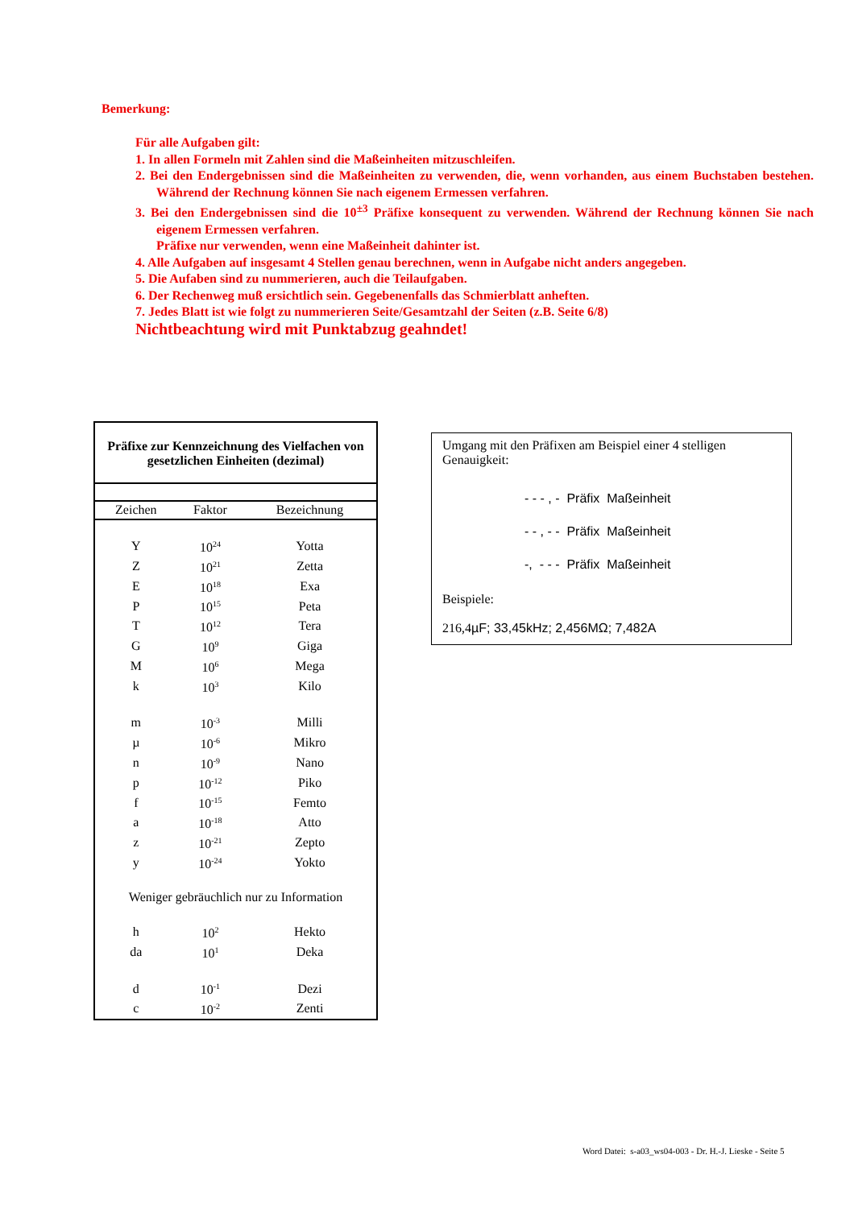Bemerkung:
Für alle Aufgaben gilt:
1. In allen Formeln mit Zahlen sind die Maßeinheiten mitzuschleifen.
2. Bei den Endergebnissen sind die Maßeinheiten zu verwenden, die, wenn vorhanden, aus einem Buchstaben bestehen. Während der Rechnung können Sie nach eigenem Ermessen verfahren.
3. Bei den Endergebnissen sind die 10<sup>±3</sup> Präfixe konsequent zu verwenden. Während der Rechnung können Sie nach eigenem Ermessen verfahren.
Präfixe nur verwenden, wenn eine Maßeinheit dahinter ist.
4. Alle Aufgaben auf insgesamt 4 Stellen genau berechnen, wenn in Aufgabe nicht anders angegeben.
5. Die Aufaben sind zu nummerieren, auch die Teilaufgaben.
6. Der Rechenweg muß ersichtlich sein. Gegebenenfalls das Schmierblatt anheften.
7. Jedes Blatt ist wie folgt zu nummerieren Seite/Gesamtzahl der Seiten (z.B. Seite 6/8)
Nichtbeachtung wird mit Punktabzug geahndet!
Präfixe zur Kennzeichnung des Vielfachen von gesetzlichen Einheiten (dezimal)
| Zeichen | Faktor | Bezeichnung |
| --- | --- | --- |
| Y | 10<sup>24</sup> | Yotta |
| Z | 10<sup>21</sup> | Zetta |
| E | 10<sup>18</sup> | Exa |
| P | 10<sup>15</sup> | Peta |
| T | 10<sup>12</sup> | Tera |
| G | 10<sup>9</sup> | Giga |
| M | 10<sup>6</sup> | Mega |
| k | 10<sup>3</sup> | Kilo |
| m | 10<sup>-3</sup> | Milli |
| µ | 10<sup>-6</sup> | Mikro |
| n | 10<sup>-9</sup> | Nano |
| p | 10<sup>-12</sup> | Piko |
| f | 10<sup>-15</sup> | Femto |
| a | 10<sup>-18</sup> | Atto |
| z | 10<sup>-21</sup> | Zepto |
| y | 10<sup>-24</sup> | Yokto |
| Weniger gebräuchlich nur zu Information | | |
| h | 10<sup>2</sup> | Hekto |
| da | 10<sup>1</sup> | Deka |
| d | 10<sup>-1</sup> | Dezi |
| c | 10<sup>-2</sup> | Zenti |
Umgang mit den Präfixen am Beispiel einer 4 stelligen Genauigkeit:
- - - , - Präfix Maßeinheit
- - , - - Präfix Maßeinheit
-, - - - Präfix Maßeinheit
Beispiele:
216,4µF; 33,45kHz; 2,456MΩ; 7,482A
Word Datei: s-a03_ws04-003 - Dr. H.-J. Lieske - Seite 5